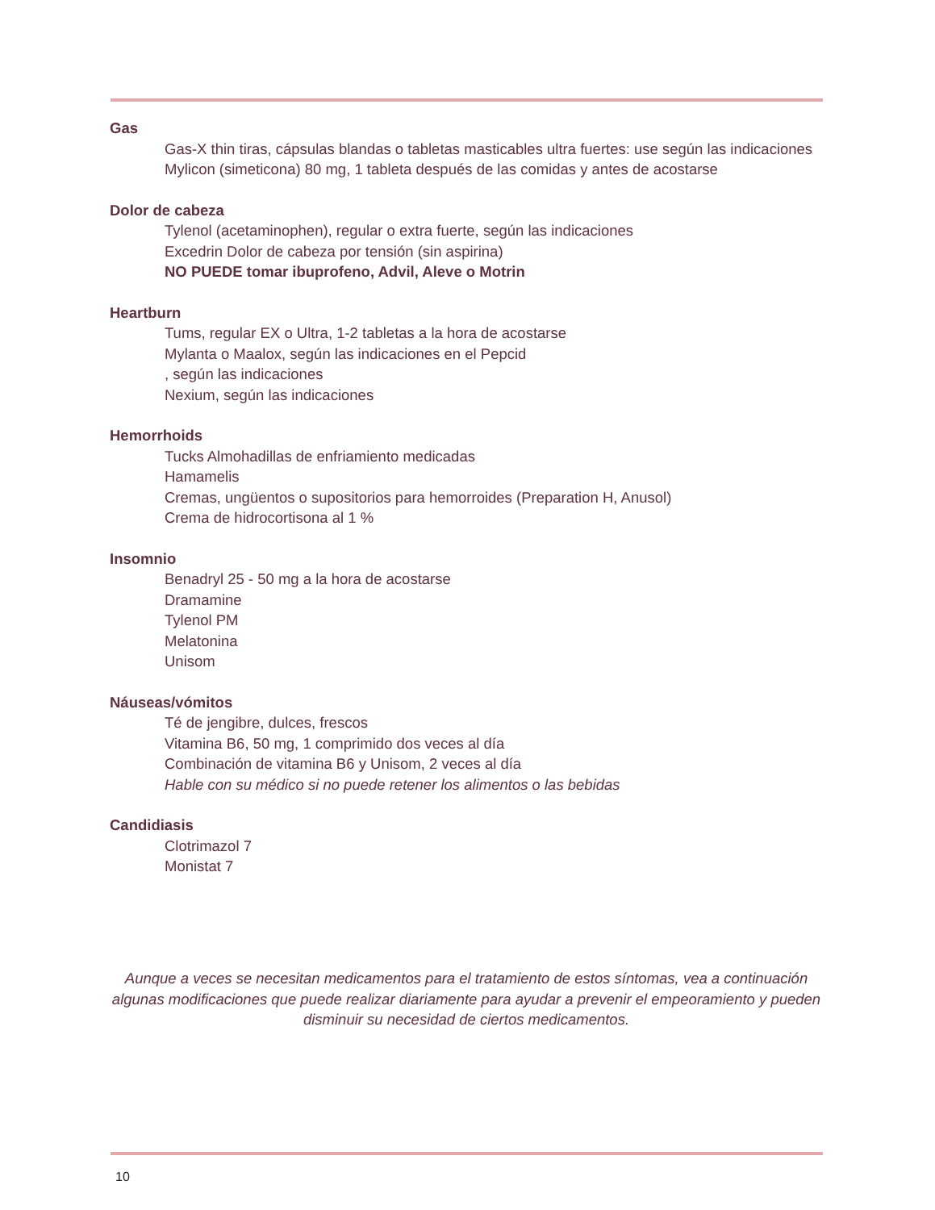Gas
Gas-X thin tiras, cápsulas blandas o tabletas masticables ultra fuertes: use según las indicaciones
Mylicon (simeticona) 80 mg, 1 tableta después de las comidas y antes de acostarse
Dolor de cabeza
Tylenol (acetaminophen), regular o extra fuerte, según las indicaciones
Excedrin Dolor de cabeza por tensión (sin aspirina)
NO PUEDE tomar ibuprofeno, Advil, Aleve o Motrin
Heartburn
Tums, regular EX o Ultra, 1-2 tabletas a la hora de acostarse
Mylanta o Maalox, según las indicaciones en el Pepcid
, según las indicaciones
Nexium, según las indicaciones
Hemorrhoids
Tucks Almohadillas de enfriamiento medicadas
Hamamelis
Cremas, ungüentos o supositorios para hemorroides (Preparation H, Anusol)
Crema de hidrocortisona al 1 %
Insomnio
Benadryl 25 - 50 mg a la hora de acostarse
Dramamine
Tylenol PM
Melatonina
Unisom
Náuseas/vómitos
Té de jengibre, dulces, frescos
Vitamina B6, 50 mg, 1 comprimido dos veces al día
Combinación de vitamina B6 y Unisom, 2 veces al día
Hable con su médico si no puede retener los alimentos o las bebidas
Candidiasis
Clotrimazol 7
Monistat 7
Aunque a veces se necesitan medicamentos para el tratamiento de estos síntomas, vea a continuación algunas modificaciones que puede realizar diariamente para ayudar a prevenir el empeoramiento y pueden disminuir su necesidad de ciertos medicamentos.
10